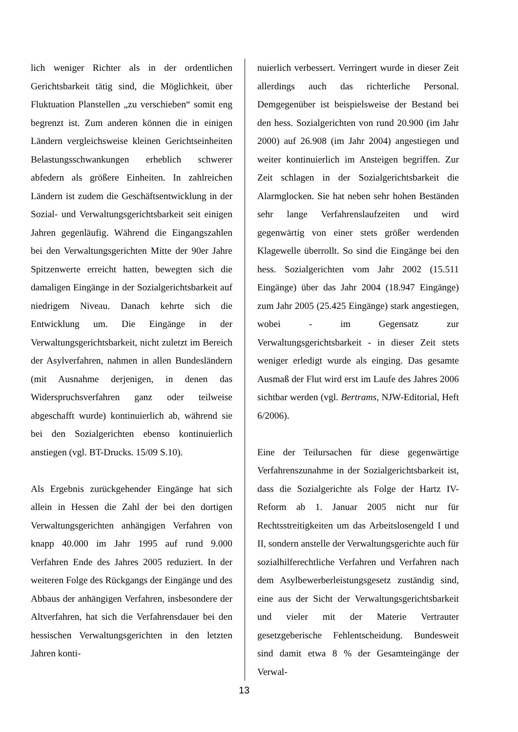lich weniger Richter als in der ordentlichen Gerichtsbarkeit tätig sind, die Möglichkeit, über Fluktuation Planstellen „zu verschieben“ somit eng begrenzt ist. Zum anderen können die in einigen Ländern vergleichsweise kleinen Gerichtseinheiten Belastungsschwankungen erheblich schwerer abfedern als größere Einheiten. In zahlreichen Ländern ist zudem die Geschäftsentwicklung in der Sozial- und Verwaltungsgerichtsbarkeit seit einigen Jahren gegenläufig. Während die Eingangszahlen bei den Verwaltungsgerichten Mitte der 90er Jahre Spitzenwerte erreicht hatten, bewegten sich die damaligen Eingänge in der Sozialgerichtsbarkeit auf niedrigem Niveau. Danach kehrte sich die Entwicklung um. Die Eingänge in der Verwaltungsgerichtsbarkeit, nicht zuletzt im Bereich der Asylverfahren, nahmen in allen Bundesländern (mit Ausnahme derjenigen, in denen das Widerspruchsverfahren ganz oder teilweise abgeschafft wurde) kontinuierlich ab, während sie bei den Sozialgerichten ebenso kontinuierlich anstiegen (vgl. BT-Drucks. 15/09 S.10).
Als Ergebnis zurückgehender Eingänge hat sich allein in Hessen die Zahl der bei den dortigen Verwaltungsgerichten anhängigen Verfahren von knapp 40.000 im Jahr 1995 auf rund 9.000 Verfahren Ende des Jahres 2005 reduziert. In der weiteren Folge des Rückgangs der Eingänge und des Abbaus der anhängigen Verfahren, insbesondere der Altverfahren, hat sich die Verfahrensdauer bei den hessischen Verwaltungsgerichten in den letzten Jahren konti-
nuierlich verbessert. Verringert wurde in dieser Zeit allerdings auch das richterliche Personal. Demgegenüber ist beispielsweise der Bestand bei den hess. Sozialgerichten von rund 20.900 (im Jahr 2000) auf 26.908 (im Jahr 2004) angestiegen und weiter kontinuierlich im Ansteigen begriffen. Zur Zeit schlagen in der Sozialgerichtsbarkeit die Alarmglocken. Sie hat neben sehr hohen Beständen sehr lange Verfahrenslaufzeiten und wird gegenwärtig von einer stets größer werdenden Klagewelle überrollt. So sind die Eingänge bei den hess. Sozialgerichten vom Jahr 2002 (15.511 Eingänge) über das Jahr 2004 (18.947 Eingänge) zum Jahr 2005 (25.425 Eingänge) stark angestiegen, wobei - im Gegensatz zur Verwaltungsgerichtsbarkeit - in dieser Zeit stets weniger erledigt wurde als einging. Das gesamte Ausmaß der Flut wird erst im Laufe des Jahres 2006 sichtbar werden (vgl. Bertrams, NJW-Editorial, Heft 6/2006).
Eine der Teilursachen für diese gegenwärtige Verfahrenszunahme in der Sozialgerichtsbarkeit ist, dass die Sozialgerichte als Folge der Hartz IV-Reform ab 1. Januar 2005 nicht nur für Rechtsstreitigkeiten um das Arbeitslosengeld I und II, sondern anstelle der Verwaltungsgerichte auch für sozialhilferechtliche Verfahren und Verfahren nach dem Asylbewerberleistungsgesetz zuständig sind, eine aus der Sicht der Verwaltungsgerichtsbarkeit und vieler mit der Materie Vertrauter gesetzgeberische Fehlentscheidung. Bundesweit sind damit etwa 8 % der Gesamteingänge der Verwal-
13